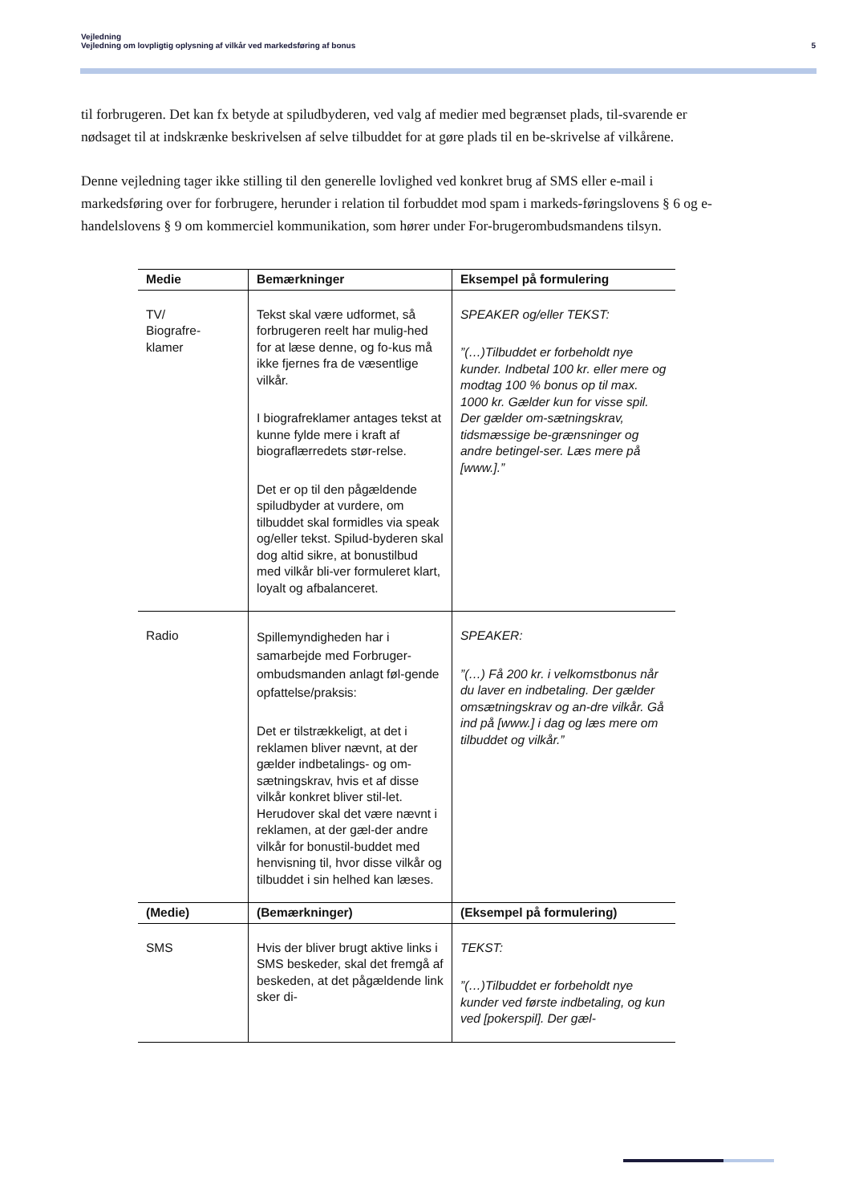Vejledning
Vejledning om lovpligtig oplysning af vilkår ved markedsføring af bonus 5
til forbrugeren. Det kan fx betyde at spiludbyderen, ved valg af medier med begrænset plads, til-svarende er nødsaget til at indskrænke beskrivelsen af selve tilbuddet for at gøre plads til en be-skrivelse af vilkårene.
Denne vejledning tager ikke stilling til den generelle lovlighed ved konkret brug af SMS eller e-mail i markedsføring over for forbrugere, herunder i relation til forbuddet mod spam i markeds-føringslovens § 6 og e-handelslovens § 9 om kommerciel kommunikation, som hører under For-brugerombudsmandens tilsyn.
| Medie | Bemærkninger | Eksempel på formulering |
| --- | --- | --- |
| TV/ Biografre- klamer | Tekst skal være udformet, så forbrugeren reelt har mulig-hed for at læse denne, og fo-kus må ikke fjernes fra de væsentlige vilkår. I biografreklamer antages tekst at kunne fylde mere i kraft af biograflærredets stør-relse. Det er op til den pågældende spiludbyder at vurdere, om tilbuddet skal formidles via speak og/eller tekst. Spilud-byderen skal dog altid sikre, at bonustilbud med vilkår bli-ver formuleret klart, loyalt og afbalanceret. | SPEAKER og/eller TEKST: ”(…)Tilbuddet er forbeholdt nye kunder. Indbetal 100 kr. eller mere og modtag 100 % bonus op til max. 1000 kr. Gælder kun for visse spil. Der gælder om-sætningskrav, tidsmæssige be-grænsninger og andre betingel-ser. Læs mere på [www.].” |
| Radio | Spillemyndigheden har i samarbejde med Forbruger-ombudsmanden anlagt føl-gende opfattelse/praksis: Det er tilstrækkeligt, at det i reklamen bliver nævnt, at der gælder indbetalings- og om-sætningskrav, hvis et af disse vilkår konkret bliver stil-let. Herudover skal det være nævnt i reklamen, at der gæl-der andre vilkår for bonustil-buddet med henvisning til, hvor disse vilkår og tilbuddet i sin helhed kan læses. | SPEAKER: ”(…) Få 200 kr. i velkomstbonus når du laver en indbetaling. Der gælder omsætningskrav og an-dre vilkår. Gå ind på [www.] i dag og læs mere om tilbuddet og vilkår.” |
| (Medie) | (Bemærkninger) | (Eksempel på formulering) |
| SMS | Hvis der bliver brugt aktive links i SMS beskeder, skal det fremgå af beskeden, at det pågældende link sker di- | TEKST: ”(…)Tilbuddet er forbeholdt nye kunder ved første indbetaling, og kun ved [pokerspil]. Der gæl- |